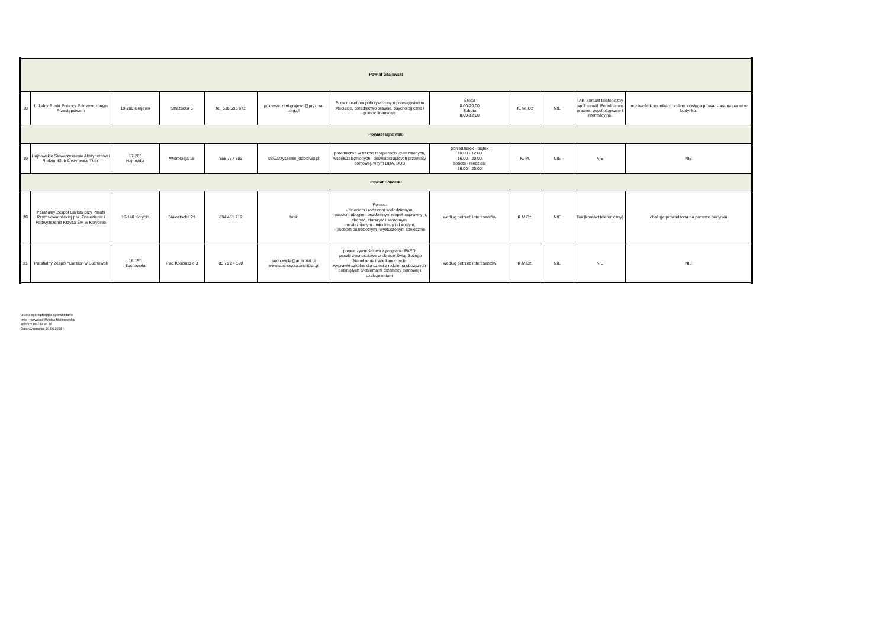| Powiat Grajewski | | | | | | | | | | | |
| 18 | Lokalny Punkt Pomocy Pokrzywdzonym Przestępstwem | 19-200 Grajewo | Strażacka 6 | tel. 518 595 672 | pokrzywdzeni.grajewo@pryzmat .org.pl | Pomoc osobom pokrzywdzonym przestępstwem Mediacje, poradnictwo prawne, psychologiczne i pomoc finansowa | Środa 8.00-20.00 Sobota 8.00-12.00 | K, M, Dz | NIE | TAK, kontakt telefoniczny bądź e-mail. Poradnictwo prawne, psychologiczne i informacyjne. | możliwość komunikacji on-line, obsługa prowadzona na parterze budynku. |
| Powiat Hajnowski | | | | | | | | | | | |
| 19 | Hajnowskie Stowarzyszenie Abstynentów i Rodzin, Klub Abstynenta "Dąb" | 17-200 Hajnówka | Wierobieja 18 | 858 767 303 | stowarzyszenie_dab@wp.pl | poradnictwo w trakcie terapii osób uzależnionych, współuzależnionych i doświadczających przemocy domowej, w tym DDA, DDD | poniedziałek - piątek 10.00 - 12.00 16.00 - 20.00 sobota - niedziela 16.00 - 20.00 | K, M, | NIE | NIE | NIE |
| Powiat Sokólski | | | | | | | | | | | |
| 20 | Parafialny Zespół Caritas przy Parafii Rzymskokatolickiej p.w. Znalezienia i Podwyższenia Krzyża Św. w Korycinie | 16-140 Korycin | Białostocka 23 | 694 451 212 | brak | Pomoc: - dzieciom i rodzinom wielodzietnym, - osobom ubogim i bezdomnym niepełnosprawnym, chorym, starszym i samotnym, - uzależnionym - młodzieży i dorosłym, - osobom bezrobotnym i wykluczonym społecznie | według potrzeb interesantów | K.M.Dz. | NIE | Tak (kontakt telefoniczny) | obsługa prowadzona na parterze budynku |
| 21 | Parafialny Zespół "Caritas" w Suchowoli | 16-150 Suchowola | Plac Kościuszki 3 | 85 71 24 128 | suchowola@archibial.pl www.suchowola.archibial.pl | pomoc żywnościowa z programu PAED, -paczki żywnościowe w okresie Świąt Bożego Narodzenia i Wielkanocnych, -wyprawki szkolne dla dzieci z rodzin najuboższych i dotkniętych problemami przemocy domowej i uzależnieniami | według potrzeb interesantów | K.M.Dz. | NIE | NIE | NIE |
Osoba sporządzająca sprawozdanie
Imię i nazwisko: Monika Maliszewska
Telefon: 85 743 96 46
Data wykonania: 20.06.2024 r.